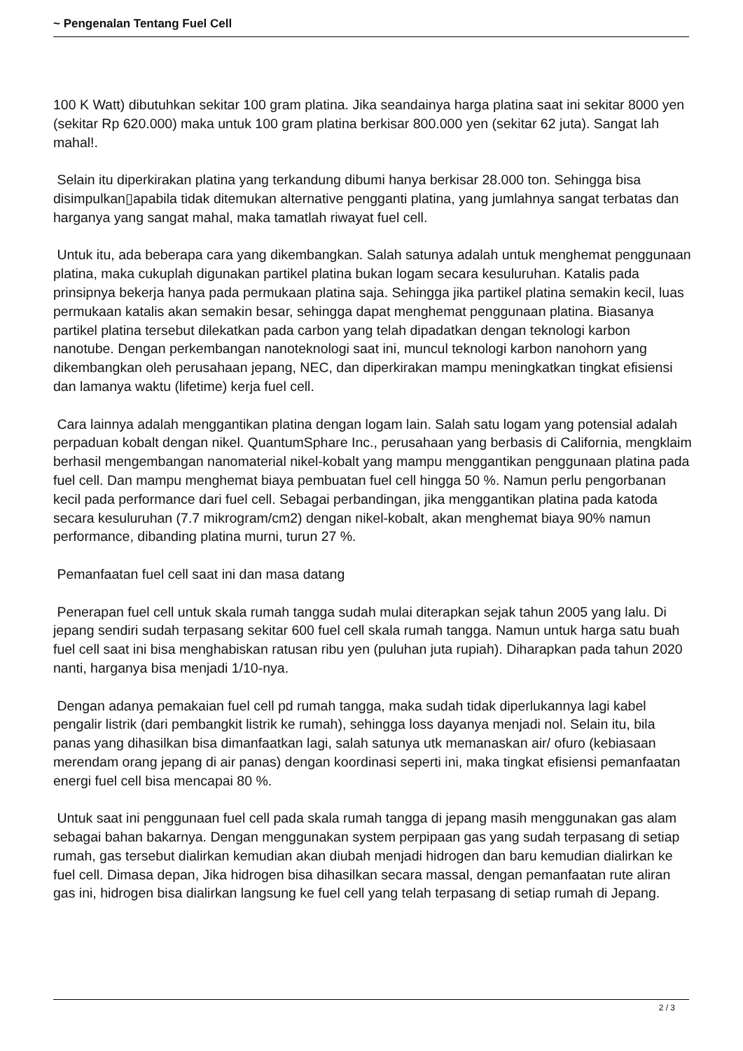~ Pengenalan Tentang Fuel Cell
100 K Watt) dibutuhkan sekitar 100 gram platina. Jika seandainya harga platina saat ini sekitar 8000 yen (sekitar Rp 620.000) maka untuk 100 gram platina berkisar 800.000 yen (sekitar 62 juta). Sangat lah mahal!.
Selain itu diperkirakan platina yang terkandung dibumi hanya berkisar 28.000 ton. Sehingga bisa disimpulkan▯apabila tidak ditemukan alternative pengganti platina, yang jumlahnya sangat terbatas dan harganya yang sangat mahal, maka tamatlah riwayat fuel cell.
Untuk itu, ada beberapa cara yang dikembangkan. Salah satunya adalah untuk menghemat penggunaan platina, maka cukuplah digunakan partikel platina bukan logam secara kesuluruhan. Katalis pada prinsipnya bekerja hanya pada permukaan platina saja. Sehingga jika partikel platina semakin kecil, luas permukaan katalis akan semakin besar, sehingga dapat menghemat penggunaan platina. Biasanya partikel platina tersebut dilekatkan pada carbon yang telah dipadatkan dengan teknologi karbon nanotube. Dengan perkembangan nanoteknologi saat ini, muncul teknologi karbon nanohorn yang dikembangkan oleh perusahaan jepang, NEC, dan diperkirakan mampu meningkatkan tingkat efisiensi dan lamanya waktu (lifetime) kerja fuel cell.
Cara lainnya adalah menggantikan platina dengan logam lain. Salah satu logam yang potensial adalah perpaduan kobalt dengan nikel. QuantumSphare Inc., perusahaan yang berbasis di California, mengklaim berhasil mengembangan nanomaterial nikel-kobalt yang mampu menggantikan penggunaan platina pada fuel cell. Dan mampu menghemat biaya pembuatan fuel cell hingga 50 %. Namun perlu pengorbanan kecil pada performance dari fuel cell. Sebagai perbandingan, jika menggantikan platina pada katoda secara kesuluruhan (7.7 mikrogram/cm2) dengan nikel-kobalt, akan menghemat biaya 90% namun performance, dibanding platina murni, turun 27 %.
Pemanfaatan fuel cell saat ini dan masa datang
Penerapan fuel cell untuk skala rumah tangga sudah mulai diterapkan sejak tahun 2005 yang lalu. Di jepang sendiri sudah terpasang sekitar 600 fuel cell skala rumah tangga. Namun untuk harga satu buah fuel cell saat ini bisa menghabiskan ratusan ribu yen (puluhan juta rupiah). Diharapkan pada tahun 2020 nanti, harganya bisa menjadi 1/10-nya.
Dengan adanya pemakaian fuel cell pd rumah tangga, maka sudah tidak diperlukannya lagi kabel pengalir listrik (dari pembangkit listrik ke rumah), sehingga loss dayanya menjadi nol. Selain itu, bila panas yang dihasilkan bisa dimanfaatkan lagi, salah satunya utk memanaskan air/ ofuro (kebiasaan merendam orang jepang di air panas) dengan koordinasi seperti ini, maka tingkat efisiensi pemanfaatan energi fuel cell bisa mencapai 80 %.
Untuk saat ini penggunaan fuel cell pada skala rumah tangga di jepang masih menggunakan gas alam sebagai bahan bakarnya. Dengan menggunakan system perpipaan gas yang sudah terpasang di setiap rumah, gas tersebut dialirkan kemudian akan diubah menjadi hidrogen dan baru kemudian dialirkan ke fuel cell. Dimasa depan, Jika hidrogen bisa dihasilkan secara massal, dengan pemanfaatan rute aliran gas ini, hidrogen bisa dialirkan langsung ke fuel cell yang telah terpasang di setiap rumah di Jepang.
2 / 3